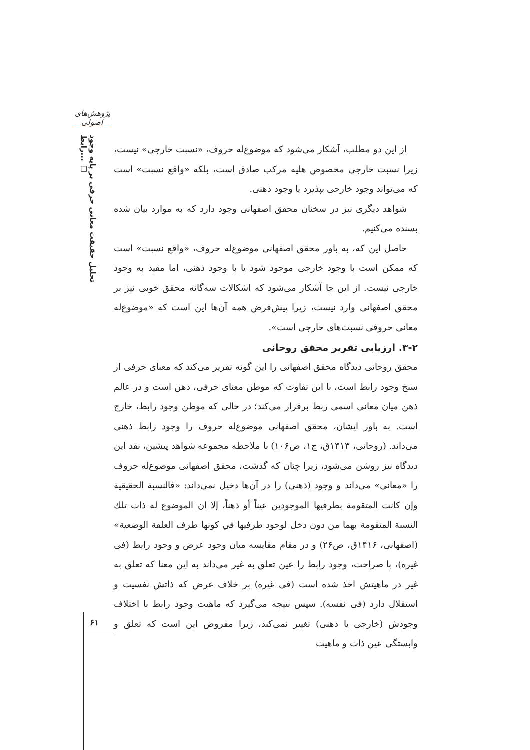پژوهش‌های اصولی
تحلیل حقیقت معانی حرفی بر پایه وجود رابط... □
از این دو مطلب، آشکار می‌شود که موضوع‌له حروف، «نسبت خارجی» نیست، زیرا نسبت خارجی مخصوص هلیه مرکب صادق است، بلکه «واقع نسبت» است که می‌تواند وجود خارجی بپذیرد یا وجود ذهنی.
شواهد دیگری نیز در سخنان محقق اصفهانی وجود دارد که به موارد بیان شده بسنده می‌کنیم.
حاصل این که، به باور محقق اصفهانی موضوع‌له حروف، «واقع نسبت» است که ممکن است با وجود خارجی موجود شود یا با وجود ذهنی، اما مقید به وجود خارجی نیست. از این جا آشکار می‌شود که اشکالات سه‌گانه محقق خویی نیز بر محقق اصفهانی وارد نیست، زیرا پیش‌فرض همه آن‌ها این است که «موضوع‌له معانی حروفی نسبت‌های خارجی است».
۳-۲. ارزیابی تقریر محقق روحانی
محقق روحانی دیدگاه محقق اصفهانی را این گونه تقریر می‌کند که معنای حرفی از سنخ وجود رابط است، با این تفاوت که موطن معنای حرفی، ذهن است و در عالم ذهن میان معانی اسمی ربط برقرار می‌کند؛ در حالی که موطن وجود رابط، خارج است. به باور ایشان، محقق اصفهانی موضوع‌له حروف را وجود رابط ذهنی می‌داند. (روحانی، ۱۴۱۳ق، ج۱، ص۱۰۶) با ملاحظه مجموعه شواهد پیشین، نقد این دیدگاه نیز روشن می‌شود، زیرا چنان که گذشت، محقق اصفهانی موضوع‌له حروف را «معانی» می‌داند و وجود (ذهنی) را در آن‌ها دخیل نمی‌داند: «فالنسبة الحقيقية وإن كانت المتقومة بطرفيها الموجودين عيناً أو ذهناً، إلا ان الموضوع له ذات تلك النسبة المتقومة بهما من دون دخل لوجود طرفيها في كونها طرف العلقة الوضعية» (اصفهانی، ۱۴۱۶ق، ص۲۶) و در مقام مقایسه میان وجود عرض و وجود رابط (فی غیره)، با صراحت، وجود رابط را عین تعلق به غیر می‌داند به این معنا که تعلق به غیر در ماهیتش اخذ شده است (فی غیره) بر خلاف عرض که ذاتش نفسیت و استقلال دارد (فی نفسه). سپس نتیجه می‌گیرد که ماهیت وجود رابط با اختلاف وجودش (خارجی یا ذهنی) تغییر نمی‌کند، زیرا مفروض این است که تعلق و وابستگی عین ذات و ماهیت
۶۱